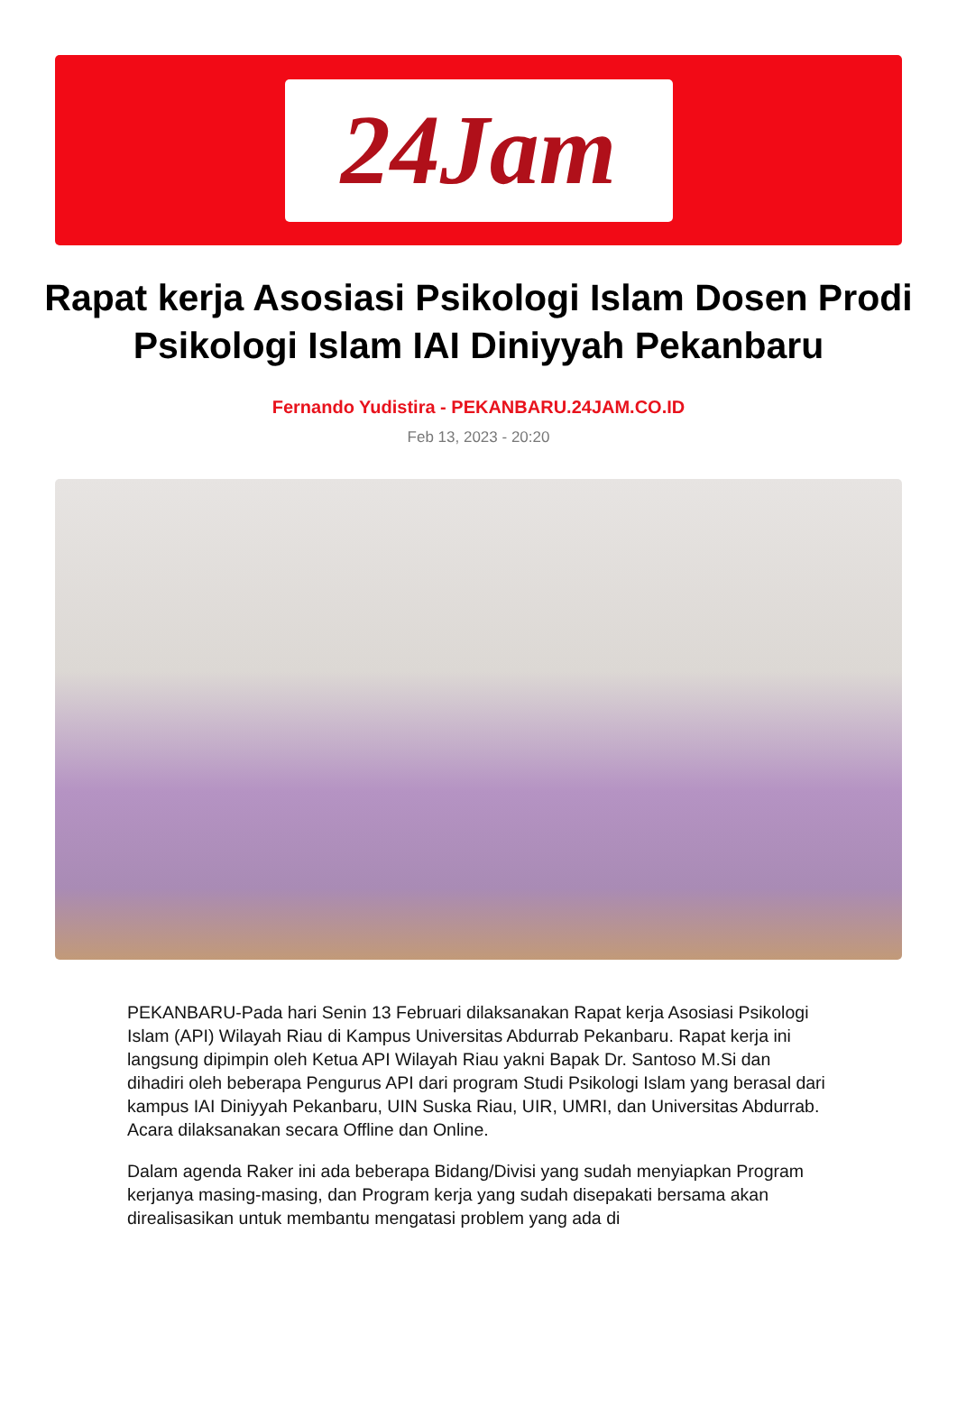24Jam
Rapat kerja Asosiasi Psikologi Islam Dosen Prodi Psikologi Islam IAI Diniyyah Pekanbaru
Fernando Yudistira - PEKANBARU.24JAM.CO.ID
Feb 13, 2023 - 20:20
PEKANBARU-Pada hari Senin 13 Februari dilaksanakan Rapat kerja Asosiasi Psikologi Islam (API) Wilayah Riau di Kampus Universitas Abdurrab Pekanbaru. Rapat kerja ini langsung dipimpin oleh Ketua API Wilayah Riau yakni Bapak Dr. Santoso M.Si dan dihadiri oleh beberapa Pengurus API dari program Studi Psikologi Islam yang berasal dari kampus IAI Diniyyah Pekanbaru, UIN Suska Riau, UIR, UMRI, dan Universitas Abdurrab. Acara dilaksanakan secara Offline dan Online.
Dalam agenda Raker ini ada beberapa Bidang/Divisi yang sudah menyiapkan Program kerjanya masing-masing, dan Program kerja yang sudah disepakati bersama akan direalisasikan untuk membantu mengatasi problem yang ada di